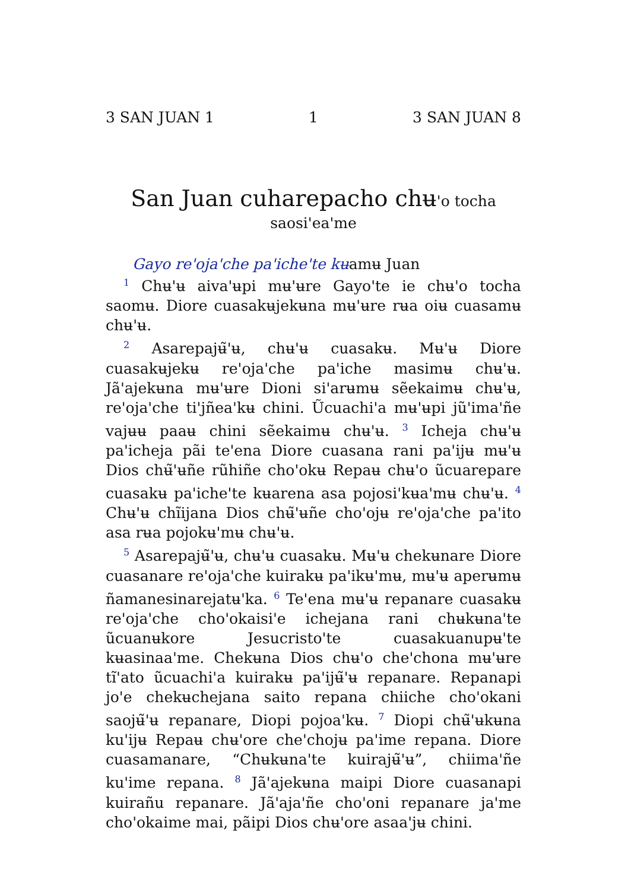3 SAN JUAN 1 1 3 SAN JUAN 8
San Juan cuharepacho chʉ'o tocha
saosi'ea'me
Gayo re'oja'che pa'iche'te kʉamʉ Juan
<sup>1</sup> Chʉ'ʉ aiva'ʉpi mʉ'ʉre Gayo'te ie chʉ'o tocha saomʉ. Diore cuasakʉjekʉna mʉ'ʉre rʉa oiʉ cuasamʉ chʉ'ʉ.
<sup>2</sup> Asarepajʉ̃'ʉ, chʉ'ʉ cuasakʉ. Mʉ'ʉ Diore cuasakʉjekʉ re'oja'che pa'iche masimʉ chʉ'ʉ. Jã'ajekʉna mʉ'ʉre Dioni si'arʉmʉ sẽekaimʉ chʉ'ʉ, re'oja'che ti'jñea'kʉ chini. Ũcuachi'a mʉ'ʉpi jũ'ima'ñe vajʉʉ paaʉ chini sẽekaimʉ chʉ'ʉ. <sup>3</sup> Icheja chʉ'ʉ pa'icheja pãi te'ena Diore cuasana rani pa'ijʉ mʉ'ʉ Dios chʉ̃'ʉñe rũhiñe cho'okʉ Repaʉ chʉ'o ũcuarepare cuasakʉ pa'iche'te kʉarena asa pojosi'kʉa'mʉ chʉ'ʉ. <sup>4</sup> Chʉ'ʉ chĩijana Dios chʉ̃'ʉñe cho'ojʉ re'oja'che pa'ito asa rʉa pojokʉ'mʉ chʉ'ʉ.
<sup>5</sup> Asarepajʉ̃'ʉ, chʉ'ʉ cuasakʉ. Mʉ'ʉ chekʉnare Diore cuasanare re'oja'che kuirakʉ pa'ikʉ'mʉ, mʉ'ʉ aperʉmʉ ñamanesinarejatʉ'ka. <sup>6</sup> Te'ena mʉ'ʉ repanare cuasakʉ re'oja'che cho'okaisi'e ichejana rani chʉkʉna'te ũcuanʉkore Jesucristo'te cuasakuanupʉ'te kʉasinaa'me. Chekʉna Dios chʉ'o che'chona mʉ'ʉre tĩ'ato ũcuachi'a kuirakʉ pa'ijʉ̃'ʉ repanare. Repanapi jo'e chekʉchejana saito repana chiiche cho'okani saojʉ̃'ʉ repanare, Diopi pojoa'kʉ. <sup>7</sup> Diopi chʉ̃'ʉkʉna ku'ijʉ Repaʉ chʉ'ore che'chojʉ pa'ime repana. Diore cuasamanare, “Chʉkʉna'te kuirajʉ̃'ʉ”, chiima'ñe ku'ime repana. <sup>8</sup> Jã'ajekʉna maipi Diore cuasanapi kuirañu repanare. Jã'aja'ñe cho'oni repanare ja'me cho'okaime mai, pãipi Dios chʉ'ore asaa'jʉ chini.